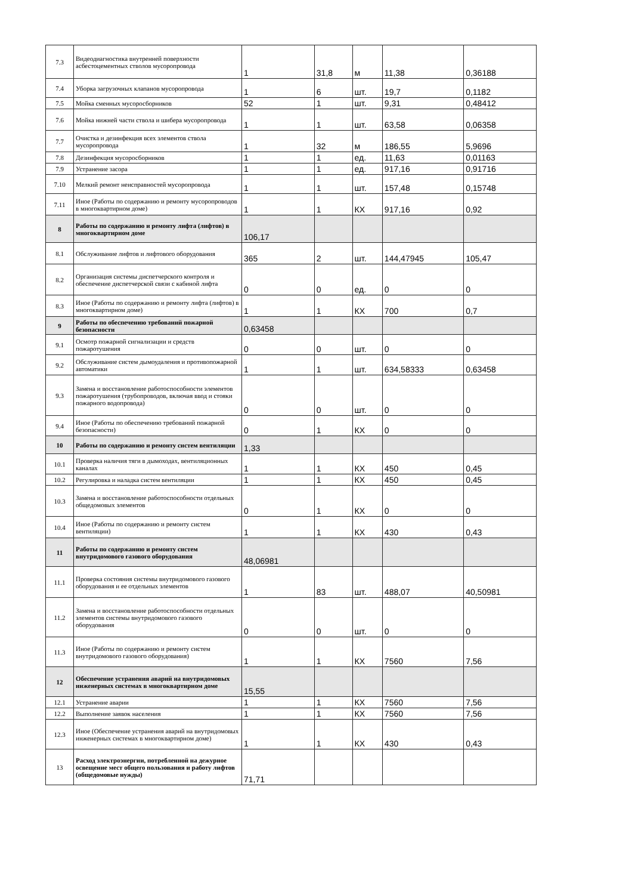| 7.3 | Видеодиагностика внутренней поверхности асбестоцементных стволов мусоропровода | 1 | 31,8 | м | 11,38 | 0,36188 |
| 7.4 | Уборка загрузочных клапанов мусоропровода | 1 | 6 | шт. | 19,7 | 0,1182 |
| 7.5 | Мойка сменных мусоросборников | 52 | 1 | шт. | 9,31 | 0,48412 |
| 7.6 | Мойка нижней части ствола и шибера мусоропровода | 1 | 1 | шт. | 63,58 | 0,06358 |
| 7.7 | Очистка и дезинфекция всех элементов ствола мусоропровода | 1 | 32 | м | 186,55 | 5,9696 |
| 7.8 | Дезинфекция мусоросборников | 1 | 1 | ед. | 11,63 | 0,01163 |
| 7.9 | Устранение засора | 1 | 1 | ед. | 917,16 | 0,91716 |
| 7.10 | Мелкий ремонт неисправностей мусоропровода | 1 | 1 | шт. | 157,48 | 0,15748 |
| 7.11 | Иное (Работы по содержанию и ремонту мусоропроводов в многоквартирном доме) | 1 | 1 | КХ | 917,16 | 0,92 |
| 8 | Работы по содержанию и ремонту лифта (лифтов) в многоквартирном доме | 106,17 | | | | |
| 8.1 | Обслуживание лифтов и лифтового оборудования | 365 | 2 | шт. | 144,47945 | 105,47 |
| 8.2 | Организация системы диспетчерского контроля и обеспечение диспетчерской связи с кабиной лифта | 0 | 0 | ед. | 0 | 0 |
| 8.3 | Иное (Работы по содержанию и ремонту лифта (лифтов) в многоквартирном доме) | 1 | 1 | КХ | 700 | 0,7 |
| 9 | Работы по обеспечению требований пожарной безопасности | 0,63458 | | | | |
| 9.1 | Осмотр пожарной сигнализации и средств пожаротушения | 0 | 0 | шт. | 0 | 0 |
| 9.2 | Обслуживание систем дымоудаления и противопожарной автоматики | 1 | 1 | шт. | 634,58333 | 0,63458 |
| 9.3 | Замена и восстановление работоспособности элементов пожаротушения (трубопроводов, включая ввод и стояки пожарного водопровода) | 0 | 0 | шт. | 0 | 0 |
| 9.4 | Иное (Работы по обеспечению требований пожарной безопасности) | 0 | 1 | КХ | 0 | 0 |
| 10 | Работы по содержанию и ремонту систем вентиляции | 1,33 | | | | |
| 10.1 | Проверка наличия тяги в дымоходах, вентиляционных каналах | 1 | 1 | КХ | 450 | 0,45 |
| 10.2 | Регулировка и наладка систем вентиляции | 1 | 1 | КХ | 450 | 0,45 |
| 10.3 | Замена и восстановление работоспособности отдельных общедомовых элементов | 0 | 1 | КХ | 0 | 0 |
| 10.4 | Иное (Работы по содержанию и ремонту систем вентиляции) | 1 | 1 | КХ | 430 | 0,43 |
| 11 | Работы по содержанию и ремонту систем внутридомового газового оборудования | 48,06981 | | | | |
| 11.1 | Проверка состояния системы внутридомового газового оборудования и ее отдельных элементов | 1 | 83 | шт. | 488,07 | 40,50981 |
| 11.2 | Замена и восстановление работоспособности отдельных элементов системы внутридомового газового оборудования | 0 | 0 | шт. | 0 | 0 |
| 11.3 | Иное (Работы по содержанию и ремонту систем внутридомового газового оборудования) | 1 | 1 | КХ | 7560 | 7,56 |
| 12 | Обеспечение устранения аварий на внутридомовых инженерных системах в многоквартирном доме | 15,55 | | | | |
| 12.1 | Устранение аварии | 1 | 1 | КХ | 7560 | 7,56 |
| 12.2 | Выполнение заявок населения | 1 | 1 | КХ | 7560 | 7,56 |
| 12.3 | Иное (Обеспечение устранения аварий на внутридомовых инженерных системах в многоквартирном доме) | 1 | 1 | КХ | 430 | 0,43 |
| 13 | Расход электроэнергии, потребленной на дежурное освещение мест общего пользования и работу лифтов (общедомовые нужды) | 71,71 | | | | |